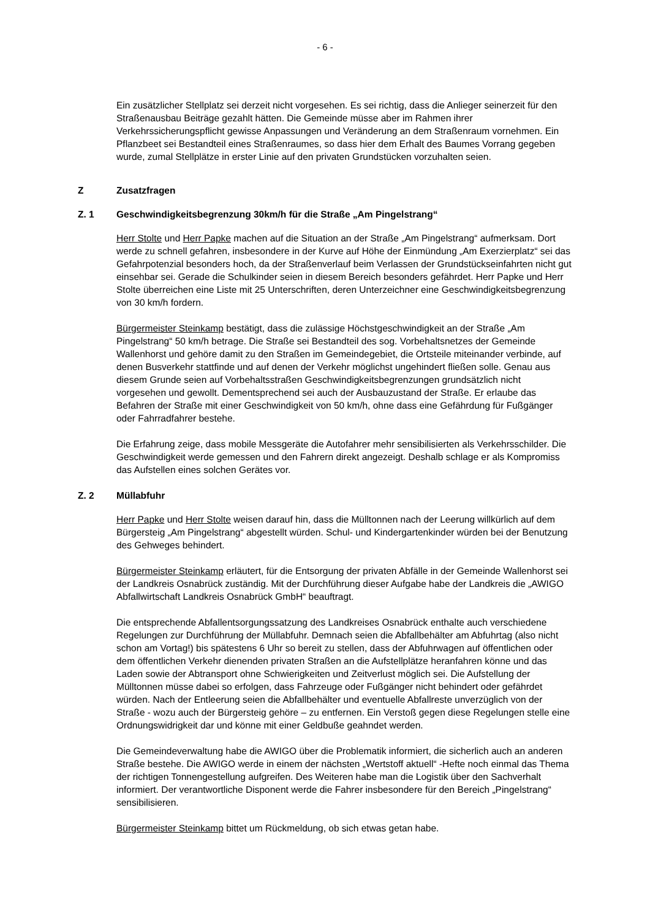- 6 -
Ein zusätzlicher Stellplatz sei derzeit nicht vorgesehen. Es sei richtig, dass die Anlieger seinerzeit für den Straßenausbau Beiträge gezahlt hätten. Die Gemeinde müsse aber im Rahmen ihrer Verkehrssicherungspflicht gewisse Anpassungen und Veränderung an dem Straßenraum vornehmen. Ein Pflanzbeet sei Bestandteil eines Straßenraumes, so dass hier dem Erhalt des Baumes Vorrang gegeben wurde, zumal Stellplätze in erster Linie auf den privaten Grundstücken vorzuhalten seien.
Z Zusatzfragen
Z. 1 Geschwindigkeitsbegrenzung 30km/h für die Straße „Am Pingelstrang“
Herr Stolte und Herr Papke machen auf die Situation an der Straße „Am Pingelstrang“ aufmerksam. Dort werde zu schnell gefahren, insbesondere in der Kurve auf Höhe der Einmündung „Am Exerzierplatz“ sei das Gefahrpotenzial besonders hoch, da der Straßenverlauf beim Verlassen der Grundstückseinfahrten nicht gut einsehbar sei. Gerade die Schulkinder seien in diesem Bereich besonders gefährdet. Herr Papke und Herr Stolte überreichen eine Liste mit 25 Unterschriften, deren Unterzeichner eine Geschwindigkeitsbegrenzung von 30 km/h fordern.
Bürgermeister Steinkamp bestätigt, dass die zulässige Höchstgeschwindigkeit an der Straße „Am Pingelstrang“ 50 km/h betrage. Die Straße sei Bestandteil des sog. Vorbehaltsnetzes der Gemeinde Wallenhorst und gehöre damit zu den Straßen im Gemeindegebiet, die Ortsteile miteinander verbinde, auf denen Busverkehr stattfinde und auf denen der Verkehr möglichst ungehindert fließen solle. Genau aus diesem Grunde seien auf Vorbehaltsstraßen Geschwindigkeitsbegrenzungen grundsätzlich nicht vorgesehen und gewollt. Dementsprechend sei auch der Ausbauzustand der Straße. Er erlaube das Befahren der Straße mit einer Geschwindigkeit von 50 km/h, ohne dass eine Gefährdung für Fußgänger oder Fahrradfahrer bestehe.
Die Erfahrung zeige, dass mobile Messgeräte die Autofahrer mehr sensibilisierten als Verkehrsschilder. Die Geschwindigkeit werde gemessen und den Fahrern direkt angezeigt. Deshalb schlage er als Kompromiss das Aufstellen eines solchen Gerätes vor.
Z. 2 Müllabfuhr
Herr Papke und Herr Stolte weisen darauf hin, dass die Mülltonnen nach der Leerung willkürlich auf dem Bürgersteig „Am Pingelstrang“ abgestellt würden. Schul- und Kindergartenkinder würden bei der Benutzung des Gehweges behindert.
Bürgermeister Steinkamp erläutert, für die Entsorgung der privaten Abfälle in der Gemeinde Wallenhorst sei der Landkreis Osnabrück zuständig. Mit der Durchführung dieser Aufgabe habe der Landkreis die „AWIGO Abfallwirtschaft Landkreis Osnabrück GmbH“ beauftragt.
Die entsprechende Abfallentsorgungssatzung des Landkreises Osnabrück enthalte auch verschiedene Regelungen zur Durchführung der Müllabfuhr. Demnach seien die Abfallbehälter am Abfuhrtag (also nicht schon am Vortag!) bis spätestens 6 Uhr so bereit zu stellen, dass der Abfuhrwagen auf öffentlichen oder dem öffentlichen Verkehr dienenden privaten Straßen an die Aufstellplätze heranfahren könne und das Laden sowie der Abtransport ohne Schwierigkeiten und Zeitverlust möglich sei. Die Aufstellung der Mülltonnen müsse dabei so erfolgen, dass Fahrzeuge oder Fußgänger nicht behindert oder gefährdet würden. Nach der Entleerung seien die Abfallbehälter und eventuelle Abfallreste unverzüglich von der Straße - wozu auch der Bürgersteig gehöre – zu entfernen. Ein Verstoß gegen diese Regelungen stelle eine Ordnungswidrigkeit dar und könne mit einer Geldbuße geahndet werden.
Die Gemeindeverwaltung habe die AWIGO über die Problematik informiert, die sicherlich auch an anderen Straße bestehe. Die AWIGO werde in einem der nächsten „Wertstoff aktuell“ -Hefte noch einmal das Thema der richtigen Tonnengestellung aufgreifen. Des Weiteren habe man die Logistik über den Sachverhalt informiert. Der verantwortliche Disponent werde die Fahrer insbesondere für den Bereich „Pingelstrang“ sensibilisieren.
Bürgermeister Steinkamp bittet um Rückmeldung, ob sich etwas getan habe.